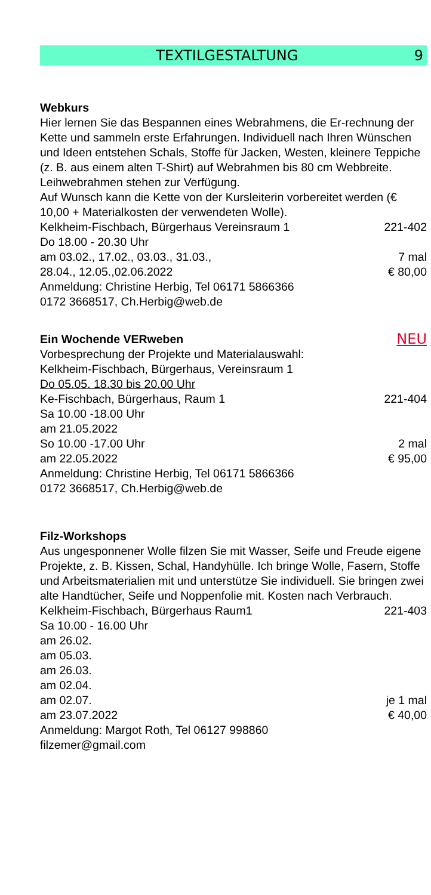TEXTILGESTALTUNG 9
Webkurs
Hier lernen Sie das Bespannen eines Webrahmens, die Er-rechnung der Kette und sammeln erste Erfahrungen. Individuell nach Ihren Wünschen und Ideen entstehen Schals, Stoffe für Jacken, Westen, kleinere Teppiche (z. B. aus einem alten T-Shirt) auf Webrahmen bis 80 cm Webbreite.
Leihwebrahmen stehen zur Verfügung.
Auf Wunsch kann die Kette von der Kursleiterin vorbereitet werden (€ 10,00 + Materialkosten der verwendeten Wolle).
Kelkheim-Fischbach, Bürgerhaus Vereinsraum 1 221-402
Do 18.00 - 20.30 Uhr
am 03.02., 17.02., 03.03., 31.03., 7 mal
28.04., 12.05.,02.06.2022 € 80,00
Anmeldung: Christine Herbig, Tel 06171 5866366
0172 3668517, Ch.Herbig@web.de
Ein Wochende VERweben
NEU
Vorbesprechung der Projekte und Materialauswahl:
Kelkheim-Fischbach, Bürgerhaus, Vereinsraum 1
Do 05.05. 18.30 bis 20.00 Uhr
Ke-Fischbach, Bürgerhaus, Raum 1 221-404
Sa 10.00 -18.00 Uhr
am 21.05.2022
So 10.00 -17.00 Uhr 2 mal
am 22.05.2022 € 95,00
Anmeldung: Christine Herbig, Tel 06171 5866366
0172 3668517, Ch.Herbig@web.de
Filz-Workshops
Aus ungesponnener Wolle filzen Sie mit Wasser, Seife und Freude eigene Projekte, z. B. Kissen, Schal, Handyhülle. Ich bringe Wolle, Fasern, Stoffe und Arbeitsmaterialien mit und unterstütze Sie individuell. Sie bringen zwei alte Handtücher, Seife und Noppenfolie mit. Kosten nach Verbrauch.
Kelkheim-Fischbach, Bürgerhaus Raum1 221-403
Sa 10.00 - 16.00 Uhr
am 26.02.
am 05.03.
am 26.03.
am 02.04.
am 02.07. je 1 mal
am 23.07.2022 € 40,00
Anmeldung: Margot Roth, Tel 06127 998860
filzemer@gmail.com